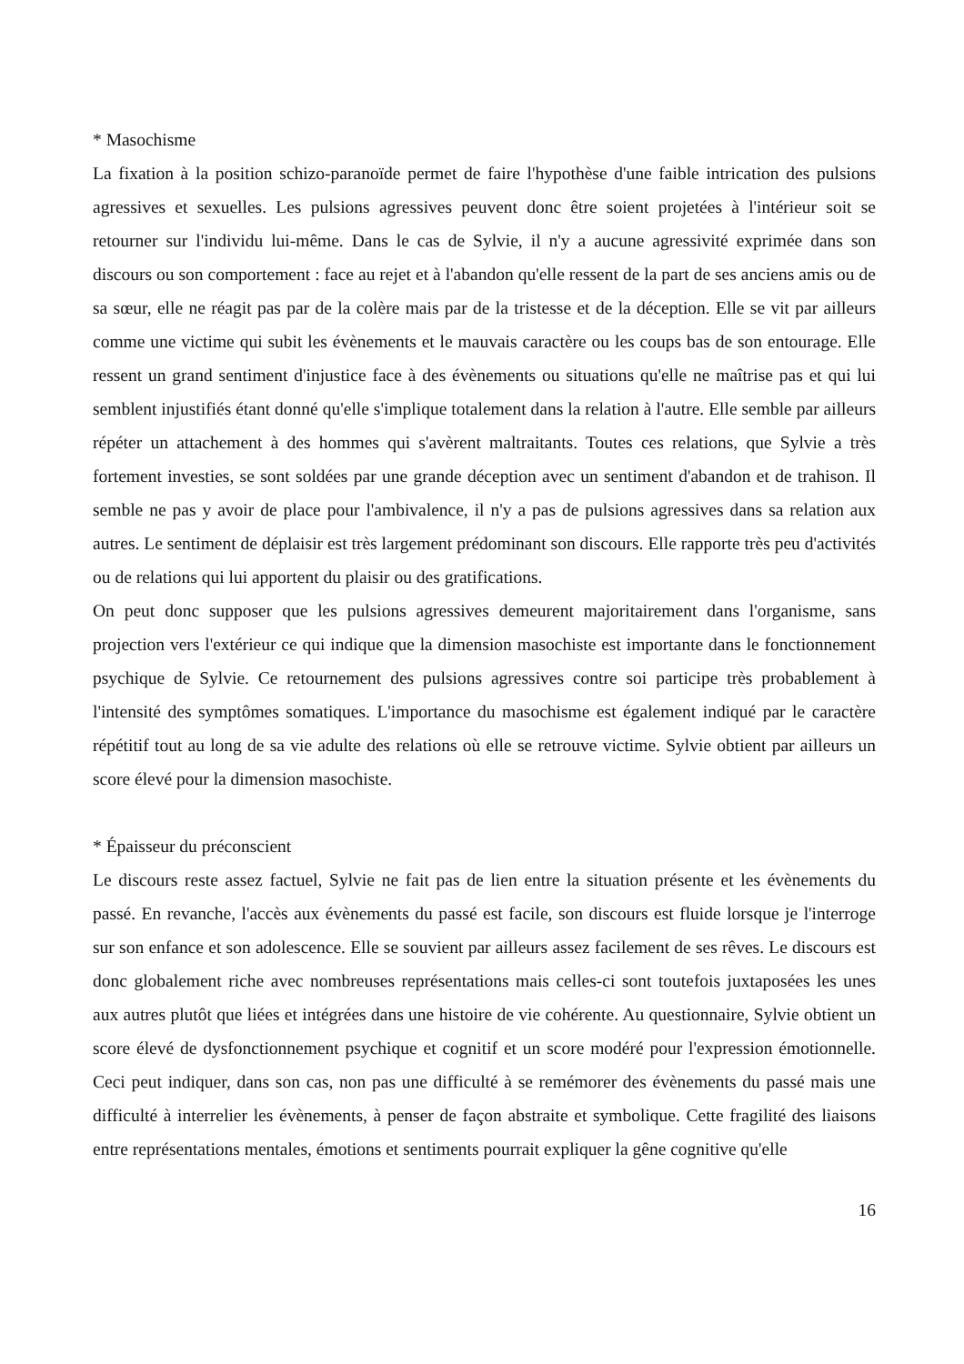* Masochisme
La fixation à la position schizo-paranoïde permet de faire l'hypothèse d'une faible intrication des pulsions agressives et sexuelles. Les pulsions agressives peuvent donc être soient projetées à l'intérieur soit se retourner sur l'individu lui-même. Dans le cas de Sylvie, il n'y a aucune agressivité exprimée dans son discours ou son comportement : face au rejet et à l'abandon qu'elle ressent de la part de ses anciens amis ou de sa sœur, elle ne réagit pas par de la colère mais par de la tristesse et de la déception. Elle se vit par ailleurs comme une victime qui subit les évènements et le mauvais caractère ou les coups bas de son entourage. Elle ressent un grand sentiment d'injustice face à des évènements ou situations qu'elle ne maîtrise pas et qui lui semblent injustifiés étant donné qu'elle s'implique totalement dans la relation à l'autre. Elle semble par ailleurs répéter un attachement à des hommes qui s'avèrent maltraitants. Toutes ces relations, que Sylvie a très fortement investies, se sont soldées par une grande déception avec un sentiment d'abandon et de trahison. Il semble ne pas y avoir de place pour l'ambivalence, il n'y a pas de pulsions agressives dans sa relation aux autres. Le sentiment de déplaisir est très largement prédominant son discours. Elle rapporte très peu d'activités ou de relations qui lui apportent du plaisir ou des gratifications.
On peut donc supposer que les pulsions agressives demeurent majoritairement dans l'organisme, sans projection vers l'extérieur ce qui indique que la dimension masochiste est importante dans le fonctionnement psychique de Sylvie. Ce retournement des pulsions agressives contre soi participe très probablement à l'intensité des symptômes somatiques. L'importance du masochisme est également indiqué par le caractère répétitif tout au long de sa vie adulte des relations où elle se retrouve victime. Sylvie obtient par ailleurs un score élevé pour la dimension masochiste.
* Épaisseur du préconscient
Le discours reste assez factuel, Sylvie ne fait pas de lien entre la situation présente et les évènements du passé. En revanche, l'accès aux évènements du passé est facile, son discours est fluide lorsque je l'interroge sur son enfance et son adolescence. Elle se souvient par ailleurs assez facilement de ses rêves. Le discours est donc globalement riche avec nombreuses représentations mais celles-ci sont toutefois juxtaposées les unes aux autres plutôt que liées et intégrées dans une histoire de vie cohérente. Au questionnaire, Sylvie obtient un score élevé de dysfonctionnement psychique et cognitif et un score modéré pour l'expression émotionnelle. Ceci peut indiquer, dans son cas, non pas une difficulté à se remémorer des évènements du passé mais une difficulté à interrelier les évènements, à penser de façon abstraite et symbolique. Cette fragilité des liaisons entre représentations mentales, émotions et sentiments pourrait expliquer la gêne cognitive qu'elle
16